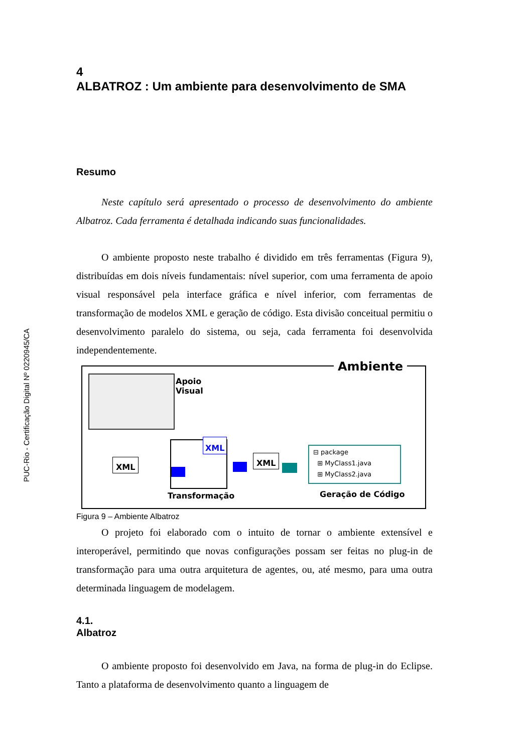PUC-Rio - Certificação Digital Nº 0220945/CA
4
ALBATROZ : Um ambiente para desenvolvimento de SMA
Resumo
Neste capítulo será apresentado o processo de desenvolvimento do ambiente Albatroz. Cada ferramenta é detalhada indicando suas funcionalidades.
O ambiente proposto neste trabalho é dividido em três ferramentas (Figura 9), distribuídas em dois níveis fundamentais: nível superior, com uma ferramenta de apoio visual responsável pela interface gráfica e nível inferior, com ferramentas de transformação de modelos XML e geração de código. Esta divisão conceitual permitiu o desenvolvimento paralelo do sistema, ou seja, cada ferramenta foi desenvolvida independentemente.
Ambiente
Apoio
Visual
XML
XML
Transformação
XML
⊟ package
⊞ MyClass1.java
⊞ MyClass2.java
Geração de Código
Figura 9 – Ambiente Albatroz
O projeto foi elaborado com o intuito de tornar o ambiente extensível e interoperável, permitindo que novas configurações possam ser feitas no plug-in de transformação para uma outra arquitetura de agentes, ou, até mesmo, para uma outra determinada linguagem de modelagem.
4.1.
Albatroz
O ambiente proposto foi desenvolvido em Java, na forma de plug-in do Eclipse. Tanto a plataforma de desenvolvimento quanto a linguagem de